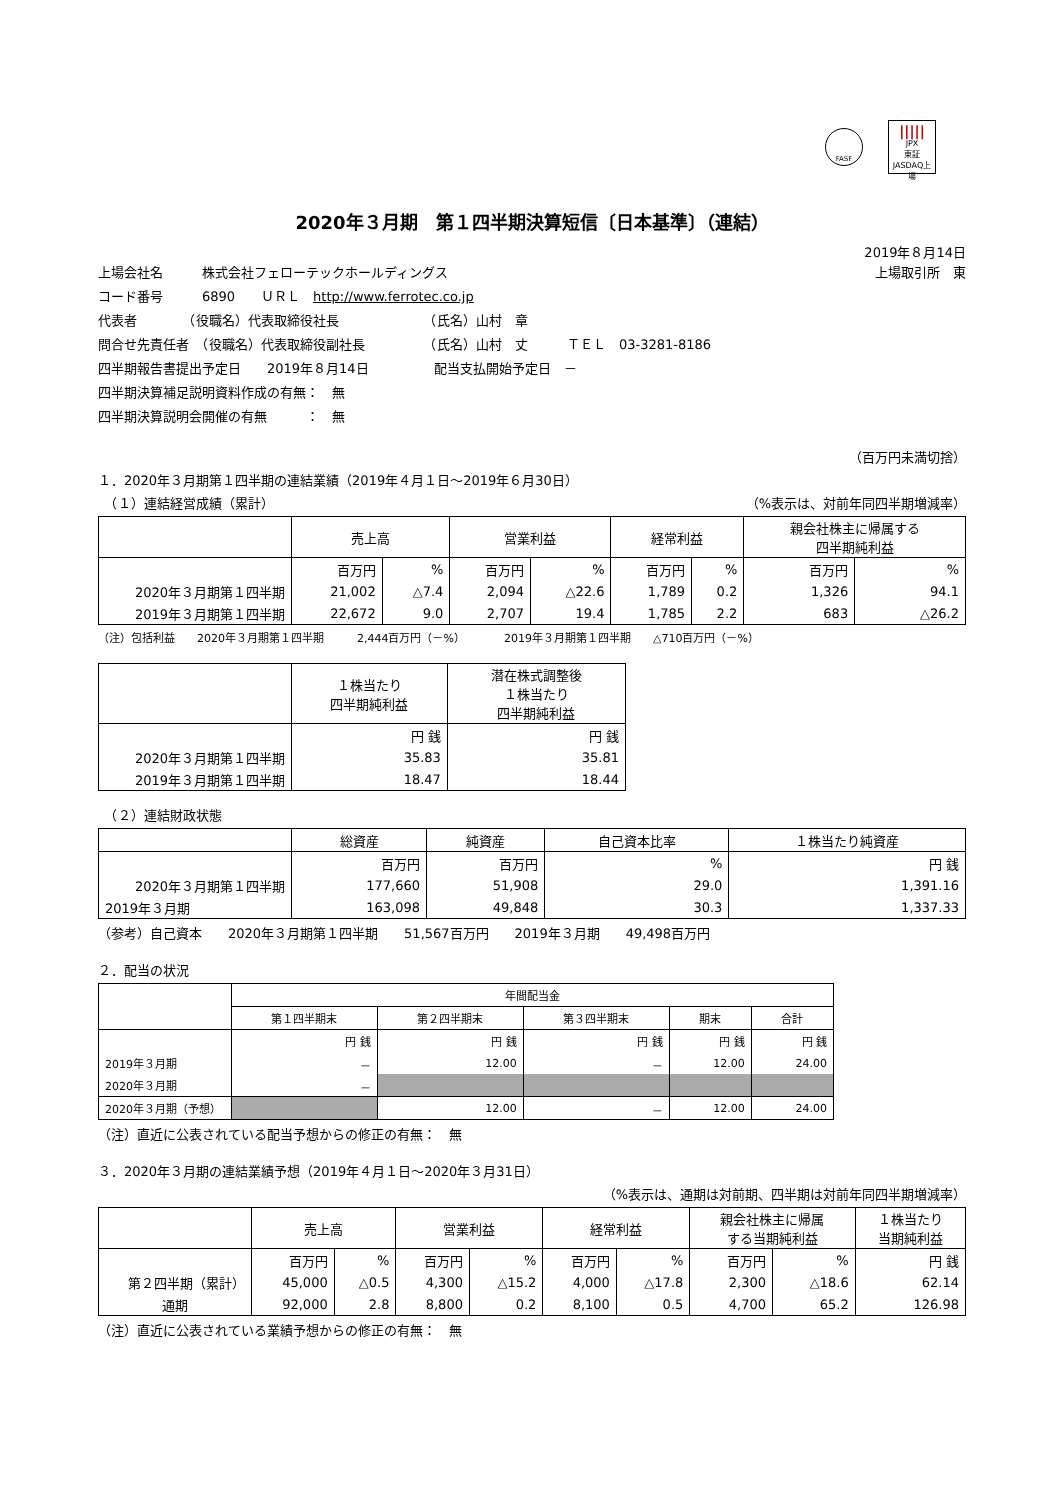FASF
|||||
JPX
東証JASDAQ上場
2020年３月期　第１四半期決算短信〔日本基準〕（連結）
2019年８月14日
上場会社名　　　株式会社フェローテックホールディングス 上場取引所　東
コード番号　　　6890　　ＵＲＬ　http://www.ferrotec.co.jp
代表者　　　　（役職名）代表取締役社長　　　　　　　（氏名）山村　章
問合せ先責任者　（役職名）代表取締役副社長　　　　　（氏名）山村　丈　　　ＴＥＬ　03-3281-8186
四半期報告書提出予定日　　2019年８月14日　　　　　配当支払開始予定日　－
四半期決算補足説明資料作成の有無：　無
四半期決算説明会開催の有無　　　：　無
（百万円未満切捨）
１．2020年３月期第１四半期の連結業績（2019年４月１日～2019年６月30日）
　（１）連結経営成績（累計） （%表示は、対前年同四半期増減率）
| | 売上高 | | 営業利益 | | 経常利益 | | 親会社株主に帰属する 四半期純利益 | |
| --- | --- | --- | --- | --- | --- | --- | --- | --- |
| | 百万円 | % | 百万円 | % | 百万円 | % | 百万円 | % |
| 2020年３月期第１四半期 | 21,002 | △7.4 | 2,094 | △22.6 | 1,789 | 0.2 | 1,326 | 94.1 |
| 2019年３月期第１四半期 | 22,672 | 9.0 | 2,707 | 19.4 | 1,785 | 2.2 | 683 | △26.2 |
（注）包括利益　　2020年３月期第１四半期　　　2,444百万円（－%）　　　　2019年３月期第１四半期　　△710百万円（－%）
| | １株当たり 四半期純利益 | 潜在株式調整後 １株当たり 四半期純利益 |
| --- | --- | --- |
| | 円 銭 | 円 銭 |
| 2020年３月期第１四半期 | 35.83 | 35.81 |
| 2019年３月期第１四半期 | 18.47 | 18.44 |
　（２）連結財政状態
| | 総資産 | 純資産 | 自己資本比率 | １株当たり純資産 |
| --- | --- | --- | --- | --- |
| | 百万円 | 百万円 | % | 円 銭 |
| 2020年３月期第１四半期 | 177,660 | 51,908 | 29.0 | 1,391.16 |
| 2019年３月期 | 163,098 | 49,848 | 30.3 | 1,337.33 |
（参考）自己資本　　2020年３月期第１四半期　　51,567百万円　　2019年３月期　　49,498百万円
２．配当の状況
| | 年間配当金 | | | | |
| --- | --- | --- | --- | --- | --- |
| | 第１四半期末 | 第２四半期末 | 第３四半期末 | 期末 | 合計 |
| | 円 銭 | 円 銭 | 円 銭 | 円 銭 | 円 銭 |
| 2019年３月期 | － | 12.00 | － | 12.00 | 24.00 |
| 2020年３月期 | － | | | | |
| 2020年３月期（予想） | | 12.00 | － | 12.00 | 24.00 |
（注）直近に公表されている配当予想からの修正の有無：　無
３．2020年３月期の連結業績予想（2019年４月１日～2020年３月31日）
（%表示は、通期は対前期、四半期は対前年同四半期増減率）
| | 売上高 | | 営業利益 | | 経常利益 | | 親会社株主に帰属 する当期純利益 | | １株当たり 当期純利益 |
| --- | --- | --- | --- | --- | --- | --- | --- | --- | --- |
| | 百万円 | % | 百万円 | % | 百万円 | % | 百万円 | % | 円 銭 |
| 第２四半期（累計） | 45,000 | △0.5 | 4,300 | △15.2 | 4,000 | △17.8 | 2,300 | △18.6 | 62.14 |
| 通期 | 92,000 | 2.8 | 8,800 | 0.2 | 8,100 | 0.5 | 4,700 | 65.2 | 126.98 |
（注）直近に公表されている業績予想からの修正の有無：　無